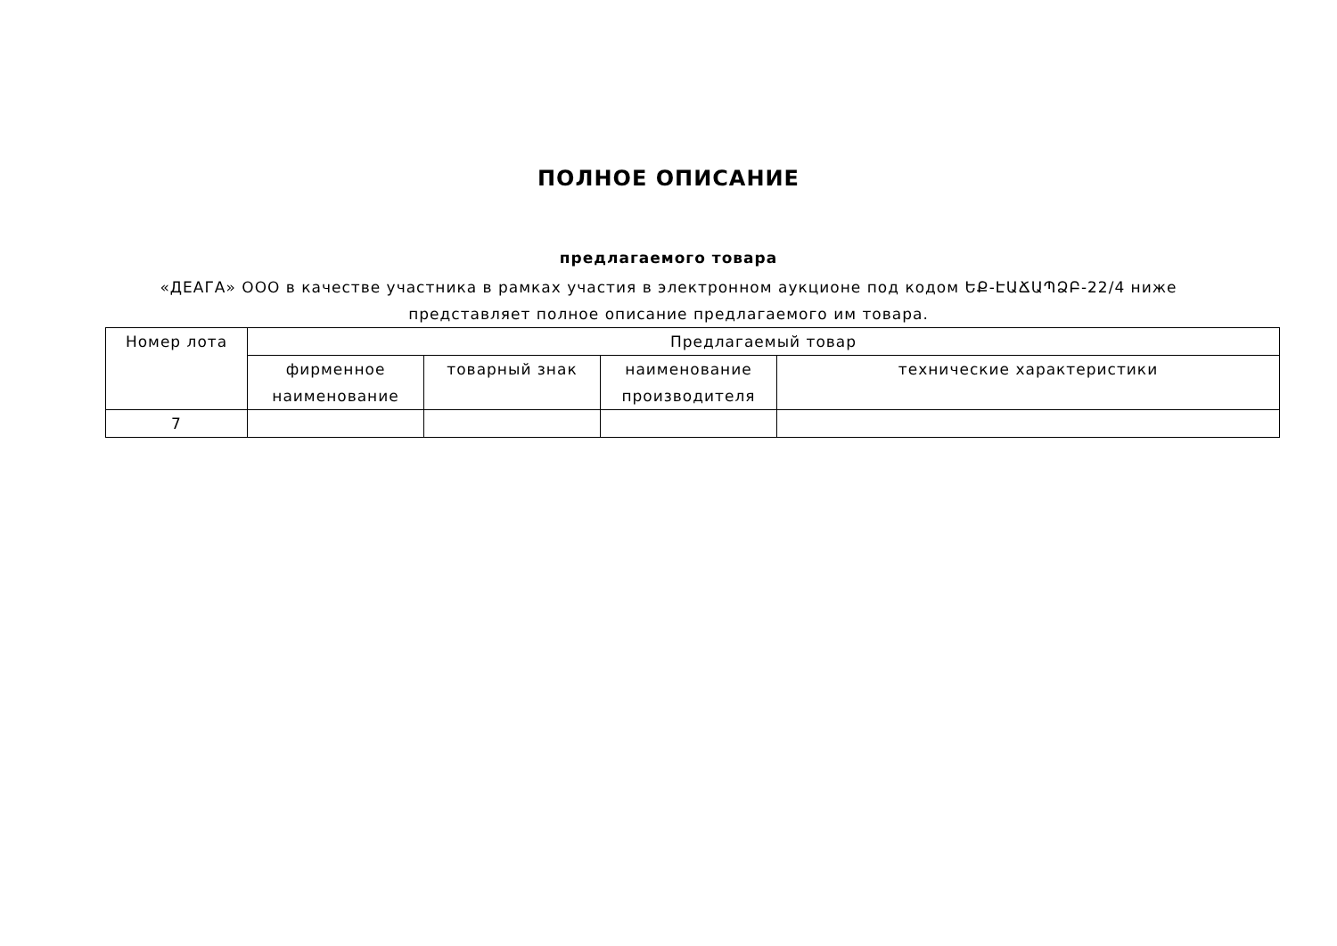ПОЛНОЕ ОПИСАНИЕ
предлагаемого товара
«ДЕАГА» ООО в качестве участника в рамках участия в электронном аукционе под кодом ԵՔ-ԷԱՃԱՊՁԲ-22/4 ниже представляет полное описание предлагаемого им товара.
| Номер лота | Предлагаемый товар | | | |
| --- | --- | --- | --- | --- |
| | фирменное наименование | товарный знак | наименование производителя | технические характеристики |
| 7 | | | | |